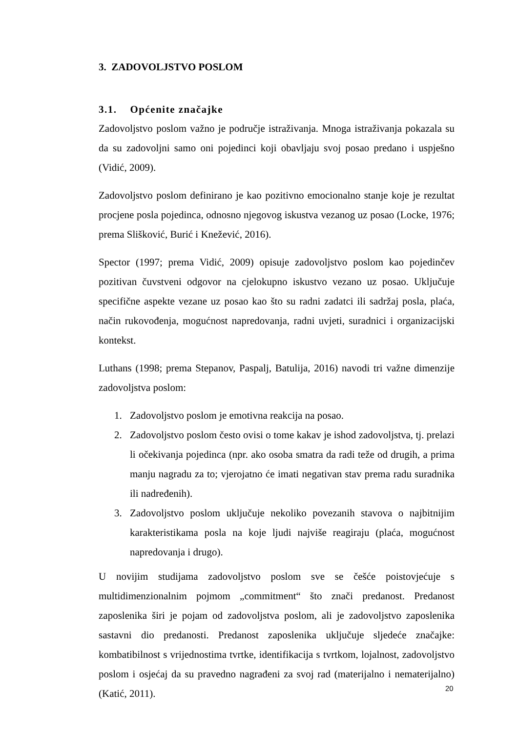3. ZADOVOLJSTVO POSLOM
3.1. Općenite značajke
Zadovoljstvo poslom važno je područje istraživanja. Mnoga istraživanja pokazala su da su zadovoljni samo oni pojedinci koji obavljaju svoj posao predano i uspješno (Vidić, 2009).
Zadovoljstvo poslom definirano je kao pozitivno emocionalno stanje koje je rezultat procjene posla pojedinca, odnosno njegovog iskustva vezanog uz posao (Locke, 1976; prema Slišković, Burić i Knežević, 2016).
Spector (1997; prema Vidić, 2009) opisuje zadovoljstvo poslom kao pojedinčev pozitivan čuvstveni odgovor na cjelokupno iskustvo vezano uz posao. Uključuje specifične aspekte vezane uz posao kao što su radni zadatci ili sadržaj posla, plaća, način rukovođenja, mogućnost napredovanja, radni uvjeti, suradnici i organizacijski kontekst.
Luthans (1998; prema Stepanov, Paspalj, Batulija, 2016) navodi tri važne dimenzije zadovoljstva poslom:
1. Zadovoljstvo poslom je emotivna reakcija na posao.
2. Zadovoljstvo poslom često ovisi o tome kakav je ishod zadovoljstva, tj. prelazi li očekivanja pojedinca (npr. ako osoba smatra da radi teže od drugih, a prima manju nagradu za to; vjerojatno će imati negativan stav prema radu suradnika ili nadređenih).
3. Zadovoljstvo poslom uključuje nekoliko povezanih stavova o najbitnijim karakteristikama posla na koje ljudi najviše reagiraju (plaća, mogućnost napredovanja i drugo).
U novijim studijama zadovoljstvo poslom sve se češće poistovjećuje s multidimenzionalnim pojmom „commitment“ što znači predanost. Predanost zaposlenika širi je pojam od zadovoljstva poslom, ali je zadovoljstvo zaposlenika sastavni dio predanosti. Predanost zaposlenika uključuje sljedeće značajke: kombatibilnost s vrijednostima tvrtke, identifikacija s tvrtkom, lojalnost, zadovoljstvo poslom i osjećaj da su pravedno nagrađeni za svoj rad (materijalno i nematerijalno) (Katić, 2011).
20